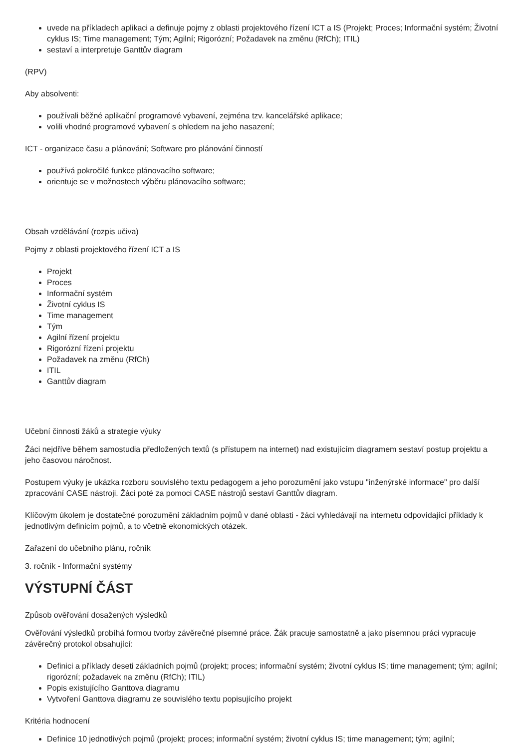uvede na příkladech aplikaci a definuje pojmy z oblasti projektového řízení ICT a IS (Projekt; Proces; Informační systém; Životní cyklus IS; Time management; Tým; Agilní; Rigorózní; Požadavek na změnu (RfCh); ITIL)
sestaví a interpretuje Ganttův diagram
(RPV)
Aby absolventi:
používali běžné aplikační programové vybavení, zejména tzv. kancelářské aplikace;
volili vhodné programové vybavení s ohledem na jeho nasazení;
ICT - organizace času a plánování; Software pro plánování činností
používá pokročilé funkce plánovacího software;
orientuje se v možnostech výběru plánovacího software;
Obsah vzdělávání (rozpis učiva)
Pojmy z oblasti projektového řízení ICT a IS
Projekt
Proces
Informační systém
Životní cyklus IS
Time management
Tým
Agilní řízení projektu
Rigorózní řízení projektu
Požadavek na změnu (RfCh)
ITIL
Ganttův diagram
Učební činnosti žáků a strategie výuky
Žáci nejdříve během samostudia předložených textů (s přístupem na internet) nad existujícím diagramem sestaví postup projektu a jeho časovou náročnost.
Postupem výuky je ukázka rozboru souvislého textu pedagogem a jeho porozumění jako vstupu "inženýrské informace" pro další zpracování CASE nástroji. Žáci poté za pomoci CASE nástrojů sestaví Ganttův diagram.
Klíčovým úkolem je dostatečné porozumění základním pojmů v dané oblasti - žáci vyhledávají na internetu odpovídající příklady k jednotlivým definicím pojmů, a to včetně ekonomických otázek.
Zařazení do učebního plánu, ročník
3. ročník - Informační systémy
VÝSTUPNÍ ČÁST
Způsob ověřování dosažených výsledků
Ověřování výsledků probíhá formou tvorby závěrečné písemné práce. Žák pracuje samostatně a jako písemnou práci vypracuje závěrečný protokol obsahující:
Definici a příklady deseti základních pojmů (projekt; proces; informační systém; životní cyklus IS; time management; tým; agilní; rigorózní; požadavek na změnu (RfCh); ITIL)
Popis existujícího Ganttova diagramu
Vytvoření Ganttova diagramu ze souvislého textu popisujícího projekt
Kritéria hodnocení
Definice 10 jednotlivých pojmů (projekt; proces; informační systém; životní cyklus IS; time management; tým; agilní;